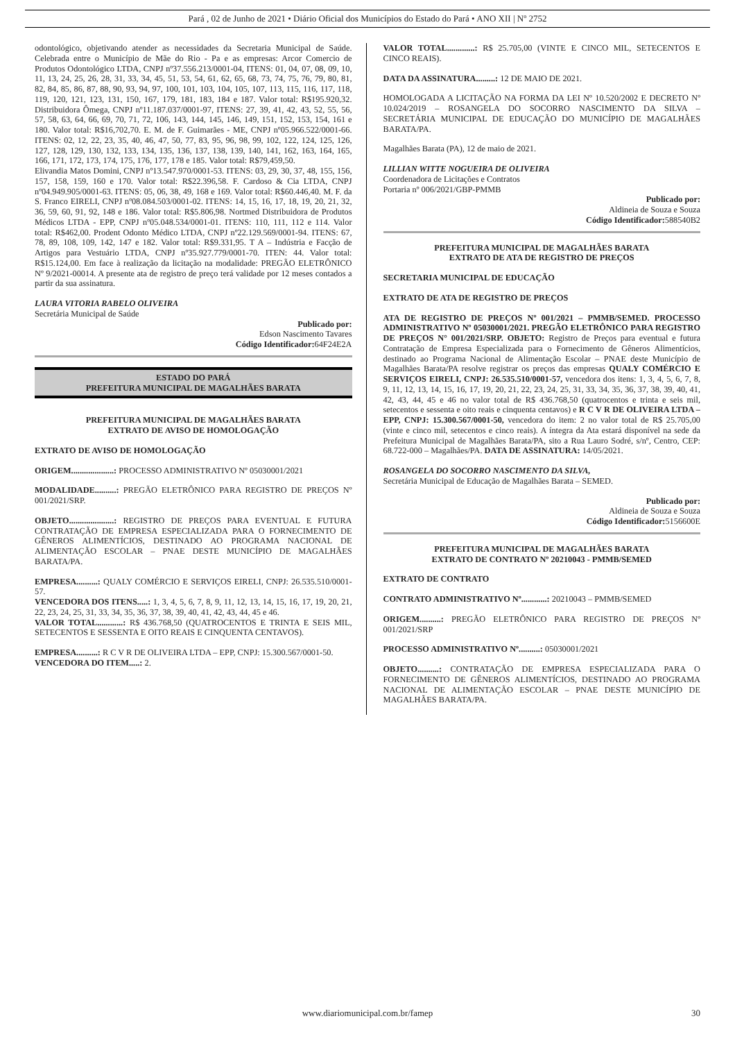Pará , 02 de Junho de 2021 • Diário Oficial dos Municípios do Estado do Pará • ANO XII | Nº 2752
odontológico, objetivando atender as necessidades da Secretaria Municipal de Saúde. Celebrada entre o Município de Mãe do Rio - Pa e as empresas: Arcor Comercio de Produtos Odontológico LTDA, CNPJ nº37.556.213/0001-04, ITENS: 01, 04, 07, 08, 09, 10, 11, 13, 24, 25, 26, 28, 31, 33, 34, 45, 51, 53, 54, 61, 62, 65, 68, 73, 74, 75, 76, 79, 80, 81, 82, 84, 85, 86, 87, 88, 90, 93, 94, 97, 100, 101, 103, 104, 105, 107, 113, 115, 116, 117, 118, 119, 120, 121, 123, 131, 150, 167, 179, 181, 183, 184 e 187. Valor total: R$195.920,32. Distribuidora Ômega, CNPJ nº11.187.037/0001-97, ITENS: 27, 39, 41, 42, 43, 52, 55, 56, 57, 58, 63, 64, 66, 69, 70, 71, 72, 106, 143, 144, 145, 146, 149, 151, 152, 153, 154, 161 e 180. Valor total: R$16,702,70. E. M. de F. Guimarães - ME, CNPJ nº05.966.522/0001-66. ITENS: 02, 12, 22, 23, 35, 40, 46, 47, 50, 77, 83, 95, 96, 98, 99, 102, 122, 124, 125, 126, 127, 128, 129, 130, 132, 133, 134, 135, 136, 137, 138, 139, 140, 141, 162, 163, 164, 165, 166, 171, 172, 173, 174, 175, 176, 177, 178 e 185. Valor total: R$79,459,50.
Elivandia Matos Domini, CNPJ nº13.547.970/0001-53. ITENS: 03, 29, 30, 37, 48, 155, 156, 157, 158, 159, 160 e 170. Valor total: R$22.396,58. F. Cardoso & Cia LTDA, CNPJ nº04.949.905/0001-63. ITENS: 05, 06, 38, 49, 168 e 169. Valor total: R$60.446,40. M. F. da S. Franco EIRELI, CNPJ nº08.084.503/0001-02. ITENS: 14, 15, 16, 17, 18, 19, 20, 21, 32, 36, 59, 60, 91, 92, 148 e 186. Valor total: R$5.806,98. Nortmed Distribuidora de Produtos Médicos LTDA - EPP, CNPJ nº05.048.534/0001-01. ITENS: 110, 111, 112 e 114. Valor total: R$462,00. Prodent Odonto Médico LTDA, CNPJ nº22.129.569/0001-94. ITENS: 67, 78, 89, 108, 109, 142, 147 e 182. Valor total: R$9.331,95. T A – Indústria e Facção de Artigos para Vestuário LTDA, CNPJ nº35.927.779/0001-70. ITEN: 44. Valor total: R$15.124,00. Em face à realização da licitação na modalidade: PREGÃO ELETRÔNICO Nº 9/2021-00014. A presente ata de registro de preço terá validade por 12 meses contados a partir da sua assinatura.
LAURA VITORIA RABELO OLIVEIRA
Secretária Municipal de Saúde
Publicado por:
Edson Nascimento Tavares
Código Identificador: 64F24E2A
ESTADO DO PARÁ
PREFEITURA MUNICIPAL DE MAGALHÃES BARATA
PREFEITURA MUNICIPAL DE MAGALHÃES BARATA
EXTRATO DE AVISO DE HOMOLOGAÇÃO
EXTRATO DE AVISO DE HOMOLOGAÇÃO
ORIGEM....................: PROCESSO ADMINISTRATIVO Nº 05030001/2021
MODALIDADE..........: PREGÃO ELETRÔNICO PARA REGISTRO DE PREÇOS Nº 001/2021/SRP.
OBJETO.....................: REGISTRO DE PREÇOS PARA EVENTUAL E FUTURA CONTRATAÇÃO DE EMPRESA ESPECIALIZADA PARA O FORNECIMENTO DE GÊNEROS ALIMENTÍCIOS, DESTINADO AO PROGRAMA NACIONAL DE ALIMENTAÇÃO ESCOLAR – PNAE DESTE MUNICÍPIO DE MAGALHÃES BARATA/PA.
EMPRESA..........: QUALY COMÉRCIO E SERVIÇOS EIRELI, CNPJ: 26.535.510/0001-57.
VENCEDORA DOS ITENS.....: 1, 3, 4, 5, 6, 7, 8, 9, 11, 12, 13, 14, 15, 16, 17, 19, 20, 21, 22, 23, 24, 25, 31, 33, 34, 35, 36, 37, 38, 39, 40, 41, 42, 43, 44, 45 e 46.
VALOR TOTAL............: R$ 436.768,50 (QUATROCENTOS E TRINTA E SEIS MIL, SETECENTOS E SESSENTA E OITO REAIS E CINQUENTA CENTAVOS).
EMPRESA..........: R C V R DE OLIVEIRA LTDA – EPP, CNPJ: 15.300.567/0001-50.
VENCEDORA DO ITEM.....: 2.
VALOR TOTAL.............: R$ 25.705,00 (VINTE E CINCO MIL, SETECENTOS E CINCO REAIS).
DATA DA ASSINATURA.........: 12 DE MAIO DE 2021.
HOMOLOGADA A LICITAÇÃO NA FORMA DA LEI Nº 10.520/2002 E DECRETO Nº 10.024/2019 – ROSANGELA DO SOCORRO NASCIMENTO DA SILVA – SECRETÁRIA MUNICIPAL DE EDUCAÇÃO DO MUNICÍPIO DE MAGALHÃES BARATA/PA.
Magalhães Barata (PA), 12 de maio de 2021.
LILLIAN WITTE NOGUEIRA DE OLIVEIRA
Coordenadora de Licitações e Contratos
Portaria nº 006/2021/GBP-PMMB
Publicado por:
Aldineia de Souza e Souza
Código Identificador: 588540B2
PREFEITURA MUNICIPAL DE MAGALHÃES BARATA
EXTRATO DE ATA DE REGISTRO DE PREÇOS
SECRETARIA MUNICIPAL DE EDUCAÇÃO
EXTRATO DE ATA DE REGISTRO DE PREÇOS
ATA DE REGISTRO DE PREÇOS Nº 001/2021 – PMMB/SEMED. PROCESSO ADMINISTRATIVO Nº 05030001/2021. PREGÃO ELETRÔNICO PARA REGISTRO DE PREÇOS N° 001/2021/SRP. OBJETO: Registro de Preços para eventual e futura Contratação de Empresa Especializada para o Fornecimento de Gêneros Alimentícios, destinado ao Programa Nacional de Alimentação Escolar – PNAE deste Município de Magalhães Barata/PA resolve registrar os preços das empresas QUALY COMÉRCIO E SERVIÇOS EIRELI, CNPJ: 26.535.510/0001-57, vencedora dos itens: 1, 3, 4, 5, 6, 7, 8, 9, 11, 12, 13, 14, 15, 16, 17, 19, 20, 21, 22, 23, 24, 25, 31, 33, 34, 35, 36, 37, 38, 39, 40, 41, 42, 43, 44, 45 e 46 no valor total de R$ 436.768,50 (quatrocentos e trinta e seis mil, setecentos e sessenta e oito reais e cinquenta centavos) e R C V R DE OLIVEIRA LTDA – EPP, CNPJ: 15.300.567/0001-50, vencedora do item: 2 no valor total de R$ 25.705,00 (vinte e cinco mil, setecentos e cinco reais). A íntegra da Ata estará disponível na sede da Prefeitura Municipal de Magalhães Barata/PA, sito a Rua Lauro Sodré, s/nº, Centro, CEP: 68.722-000 – Magalhães/PA. DATA DE ASSINATURA: 14/05/2021.
ROSANGELA DO SOCORRO NASCIMENTO DA SILVA,
Secretária Municipal de Educação de Magalhães Barata – SEMED.
Publicado por:
Aldineia de Souza e Souza
Código Identificador: 5156600E
PREFEITURA MUNICIPAL DE MAGALHÃES BARATA
EXTRATO DE CONTRATO Nº 20210043 - PMMB/SEMED
EXTRATO DE CONTRATO
CONTRATO ADMINISTRATIVO Nº............: 20210043 – PMMB/SEMED
ORIGEM..........: PREGÃO ELETRÔNICO PARA REGISTRO DE PREÇOS Nº 001/2021/SRP
PROCESSO ADMINISTRATIVO Nº..........: 05030001/2021
OBJETO..........: CONTRATAÇÃO DE EMPRESA ESPECIALIZADA PARA O FORNECIMENTO DE GÊNEROS ALIMENTÍCIOS, DESTINADO AO PROGRAMA NACIONAL DE ALIMENTAÇÃO ESCOLAR – PNAE DESTE MUNICÍPIO DE MAGALHÃES BARATA/PA.
www.diariomunicipal.com.br/famep 30